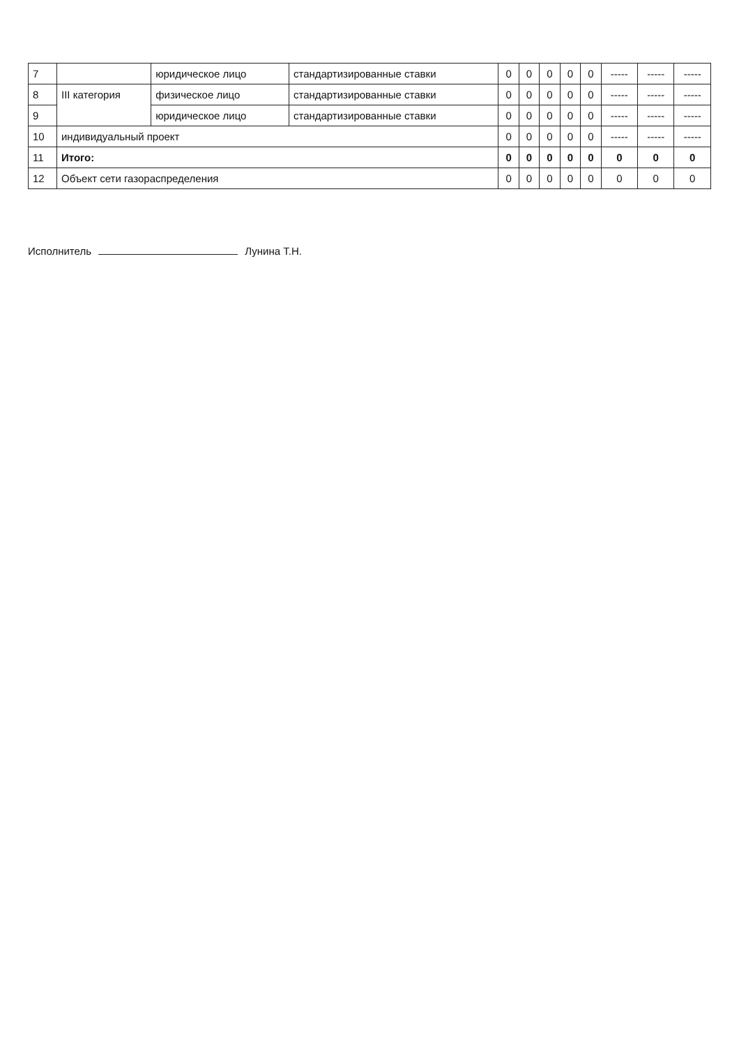| 7 | | юридическое лицо | стандартизированные ставки | 0 | 0 | 0 | 0 | 0 | ----- | ----- | ----- |
| 8 | III категория | физическое лицо | стандартизированные ставки | 0 | 0 | 0 | 0 | 0 | ----- | ----- | ----- |
| 9 | | юридическое лицо | стандартизированные ставки | 0 | 0 | 0 | 0 | 0 | ----- | ----- | ----- |
| 10 | индивидуальный проект | | | 0 | 0 | 0 | 0 | 0 | ----- | ----- | ----- |
| 11 | Итого: | | | 0 | 0 | 0 | 0 | 0 | 0 | 0 | 0 |
| 12 | Объект сети газораспределения | | | 0 | 0 | 0 | 0 | 0 | 0 | 0 | 0 |
Исполнитель Лунина Т.Н.